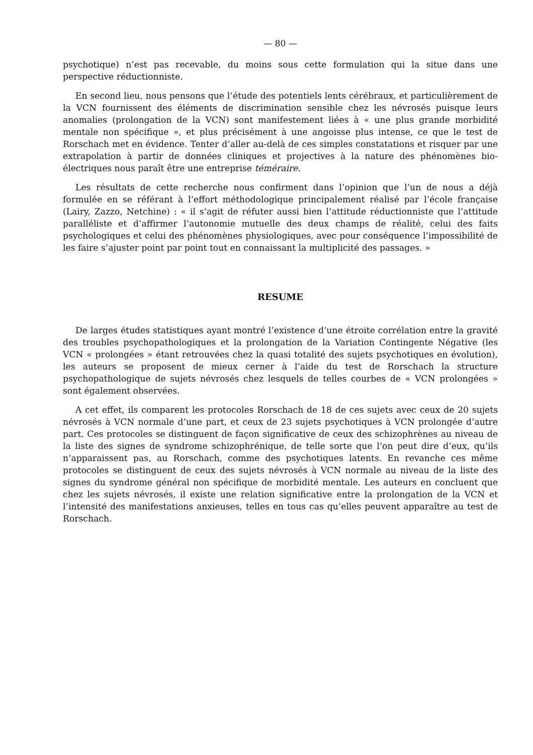— 80 —
psychotique) n’est pas recevable, du moins sous cette formulation qui la situe dans une perspective réductionniste.
En second lieu, nous pensons que l’étude des potentiels lents cérébraux, et particulièrement de la VCN fournissent des éléments de discrimination sensible chez les névrosés puisque leurs anomalies (prolongation de la VCN) sont manifestement liées à « une plus grande morbidité mentale non spécifique », et plus précisément à une angoisse plus intense, ce que le test de Rorschach met en évidence. Tenter d’aller au-delà de ces simples constatations et risquer par une extrapolation à partir de données cliniques et projectives à la nature des phénomènes bio-électriques nous paraît être une entreprise téméraire.
Les résultats de cette recherche nous confirment dans l’opinion que l’un de nous a déjà formulée en se référant à l’effort méthodologique principalement réalisé par l’école française (Lairy, Zazzo, Netchine) : « il s’agit de réfuter aussi bien l’attitude réductionniste que l’attitude paralléliste et d’affirmer l’autonomie mutuelle des deux champs de réalité, celui des faits psychologiques et celui des phénomènes physiologiques, avec pour conséquence l’impossibilité de les faire s’ajuster point par point tout en connaissant la multiplicité des passages. »
RESUME
De larges études statistiques ayant montré l’existence d’une étroite corrélation entre la gravité des troubles psychopathologiques et la prolongation de la Variation Contingente Négative (les VCN « prolongées » étant retrouvées chez la quasi totalité des sujets psychotiques en évolution), les auteurs se proposent de mieux cerner à l’aide du test de Rorschach la structure psychopathologique de sujets névrosés chez lesquels de telles courbes de « VCN prolongées » sont également observées.
A cet effet, ils comparent les protocoles Rorschach de 18 de ces sujets avec ceux de 20 sujets névrosés à VCN normale d’une part, et ceux de 23 sujets psychotiques à VCN prolongée d’autre part. Ces protocoles se distinguent de façon significative de ceux des schizophrènes au niveau de la liste des signes de syndrome schizophrénique, de telle sorte que l’on peut dire d’eux, qu’ils n’apparaissent pas, au Rorschach, comme des psychotiques latents. En revanche ces même protocoles se distinguent de ceux des sujets névrosés à VCN normale au niveau de la liste des signes du syndrome général non spécifique de morbidité mentale. Les auteurs en concluent que chez les sujets névrosés, il existe une relation significative entre la prolongation de la VCN et l’intensité des manifestations anxieuses, telles en tous cas qu’elles peuvent apparaître au test de Rorschach.